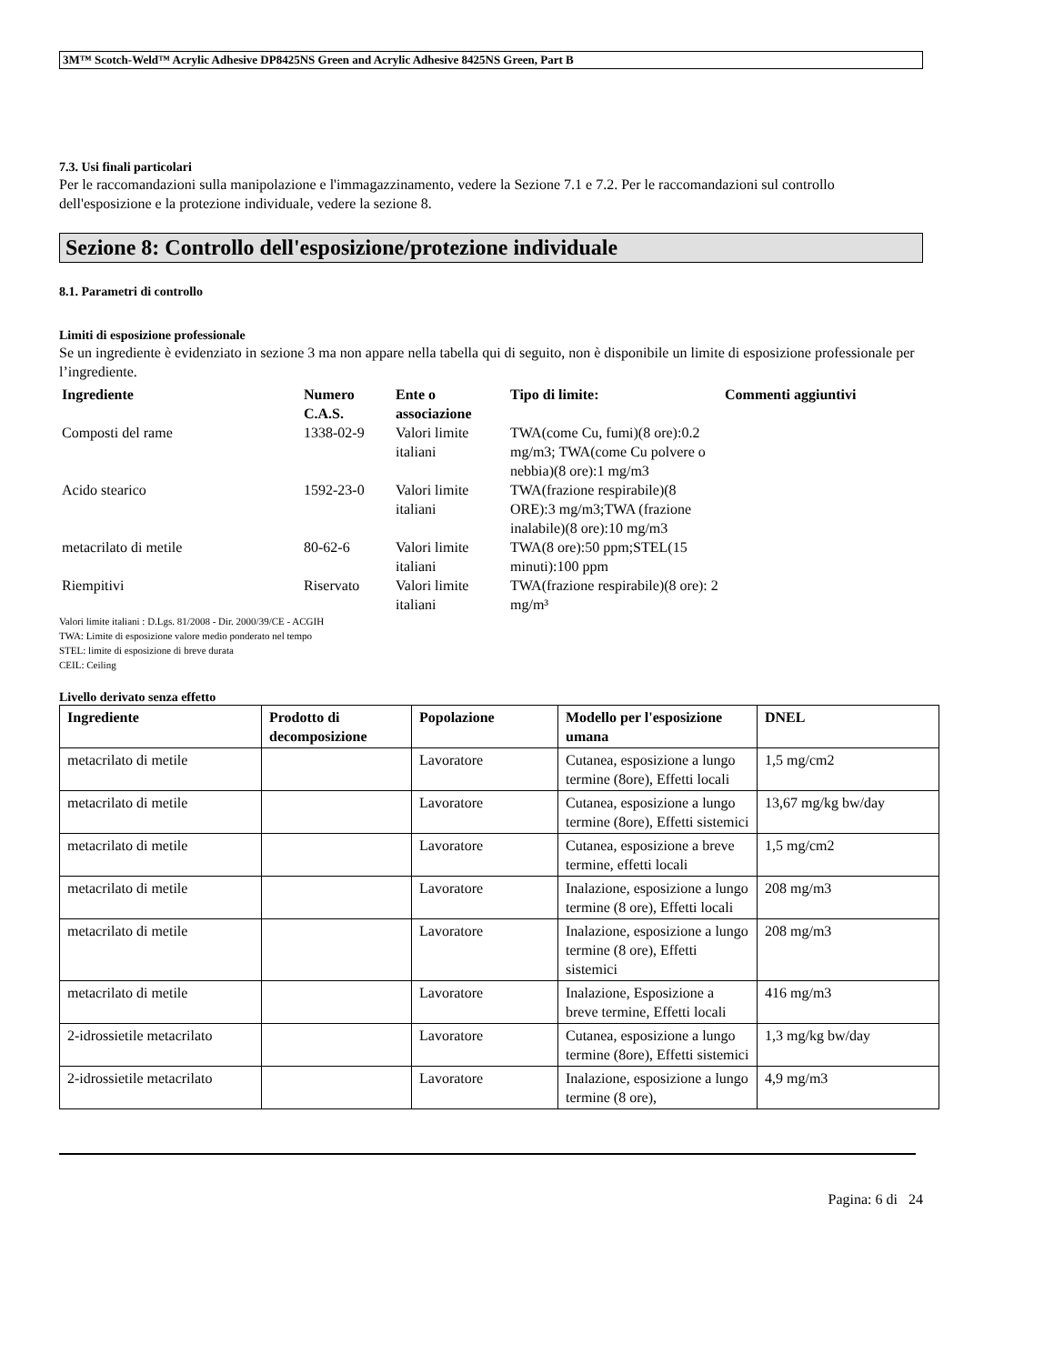3M™ Scotch-Weld™ Acrylic Adhesive DP8425NS Green and Acrylic Adhesive 8425NS Green, Part B
7.3. Usi finali particolari
Per le raccomandazioni sulla manipolazione e l'immagazzinamento, vedere la Sezione 7.1 e 7.2. Per le raccomandazioni sul controllo dell'esposizione e la protezione individuale, vedere la sezione 8.
Sezione 8: Controllo dell'esposizione/protezione individuale
8.1. Parametri di controllo
Limiti di esposizione professionale
Se un ingrediente è evidenziato in sezione 3 ma non appare nella tabella qui di seguito, non è disponibile un limite di esposizione professionale per l’ingrediente.
| Ingrediente | Numero C.A.S. | Ente o associazione | Tipo di limite: | Commenti aggiuntivi |
| --- | --- | --- | --- | --- |
| Composti del rame | 1338-02-9 | Valori limite italiani | TWA(come Cu, fumi)(8 ore):0.2 mg/m3; TWA(come Cu polvere o nebbia)(8 ore):1 mg/m3 | |
| Acido stearico | 1592-23-0 | Valori limite italiani | TWA(frazione respirabile)(8 ORE):3 mg/m3;TWA (frazione inalabile)(8 ore):10 mg/m3 | |
| metacrilato di metile | 80-62-6 | Valori limite italiani | TWA(8 ore):50 ppm;STEL(15 minuti):100 ppm | |
| Riempitivi | Riservato | Valori limite italiani | TWA(frazione respirabile)(8 ore): 2 mg/m³ | |
Valori limite italiani : D.Lgs. 81/2008 - Dir. 2000/39/CE - ACGIH
TWA: Limite di esposizione valore medio ponderato nel tempo
STEL: limite di esposizione di breve durata
CEIL: Ceiling
Livello derivato senza effetto
| Ingrediente | Prodotto di decomposizione | Popolazione | Modello per l'esposizione umana | DNEL |
| --- | --- | --- | --- | --- |
| metacrilato di metile | | Lavoratore | Cutanea, esposizione a lungo termine (8ore), Effetti locali | 1,5 mg/cm2 |
| metacrilato di metile | | Lavoratore | Cutanea, esposizione a lungo termine (8ore), Effetti sistemici | 13,67 mg/kg bw/day |
| metacrilato di metile | | Lavoratore | Cutanea, esposizione a breve termine, effetti locali | 1,5 mg/cm2 |
| metacrilato di metile | | Lavoratore | Inalazione, esposizione a lungo termine (8 ore), Effetti locali | 208 mg/m3 |
| metacrilato di metile | | Lavoratore | Inalazione, esposizione a lungo termine (8 ore), Effetti sistemici | 208 mg/m3 |
| metacrilato di metile | | Lavoratore | Inalazione, Esposizione a breve termine, Effetti locali | 416 mg/m3 |
| 2-idrossietile metacrilato | | Lavoratore | Cutanea, esposizione a lungo termine (8ore), Effetti sistemici | 1,3 mg/kg bw/day |
| 2-idrossietile metacrilato | | Lavoratore | Inalazione, esposizione a lungo termine (8 ore), | 4,9 mg/m3 |
Pagina: 6 di 24